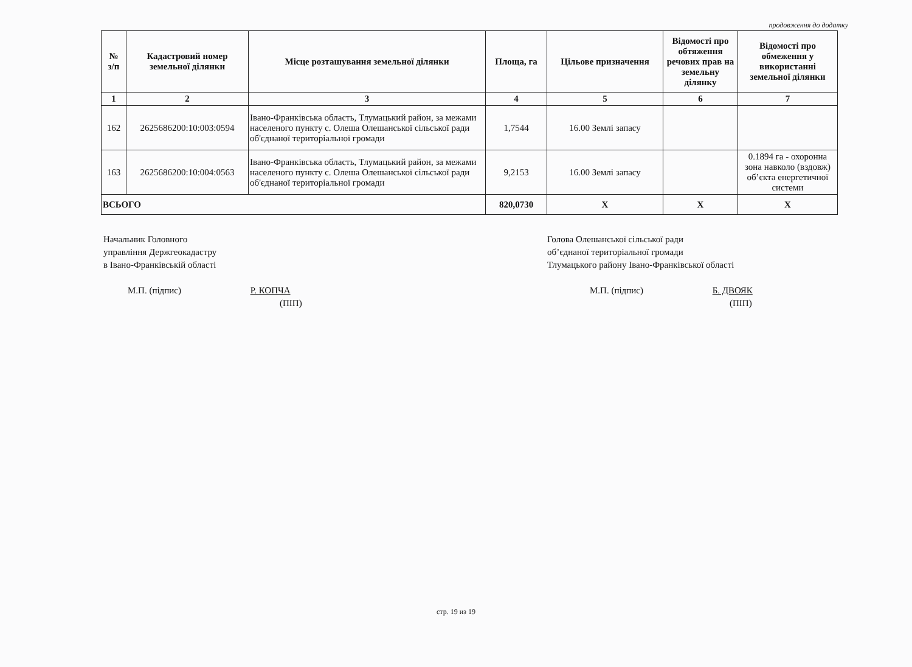продовження до додатку
| № з/п | Кадастровий номер земельної ділянки | Місце розташування земельної ділянки | Площа, га | Цільове призначення | Відомості про обтяження речових прав на земельну ділянку | Відомості про обмеження у використанні земельної ділянки |
| --- | --- | --- | --- | --- | --- | --- |
| 1 | 2 | 3 | 4 | 5 | 6 | 7 |
| 162 | 2625686200:10:003:0594 | Івано-Франківська область, Тлумацький район, за межами населеного пункту с. Олеша Олешанської сільської ради об'єднаної територіальної громади | 1,7544 | 16.00 Землі запасу | | |
| 163 | 2625686200:10:004:0563 | Івано-Франківська область, Тлумацький район, за межами населеного пункту с. Олеша Олешанської сільської ради об'єднаної територіальної громади | 9,2153 | 16.00 Землі запасу | | 0.1894 га - охоронна зона навколо (вздовж) об’єкта енергетичної системи |
| ВСЬОГО | | | 820,0730 | Х | Х | Х |
Начальник Головного
управління Держгеокадастру
в Івано-Франківській області
М.П. (підпис) Р. КОПЧА
(ПІП)
Голова Олешанської сільської ради
об’єднаної територіальної громади
Тлумацького району Івано-Франківської області
М.П. (підпис) Б. ДВОЯК
(ПІП)
стр. 19 из 19